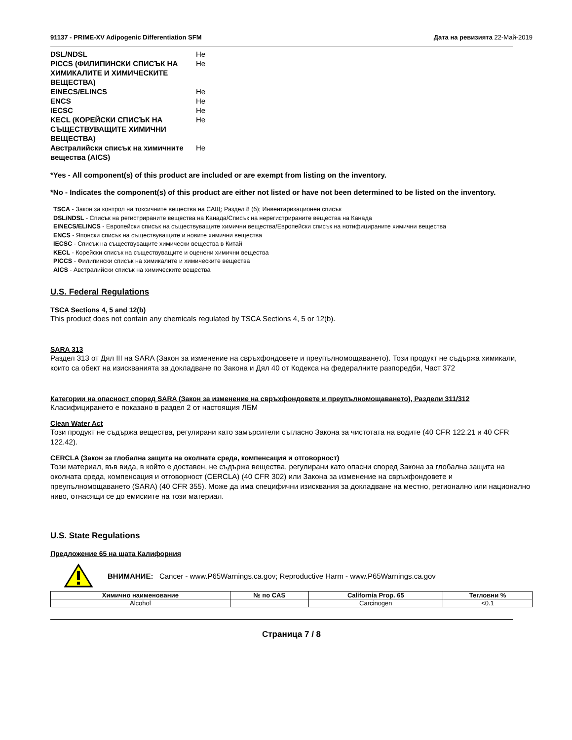91137 - PRIME-XV Adipogenic Differentiation SFM Дата на ревизията 22-Май-2019
| DSL/NDSL | Не |
| PICCS (ФИЛИПИНСКИ СПИСЪК НА ХИМИКАЛИТЕ И ХИМИЧЕСКИТЕ ВЕЩЕСТВА) | Не |
| EINECS/ELINCS | Не |
| ENCS | Не |
| IECSC | Не |
| KECL (КОРЕЙСКИ СПИСЪК НА СЪЩЕСТВУВАЩИТЕ ХИМИЧНИ ВЕЩЕСТВА) | Не |
| Австралийски списък на химичните вещества (AICS) | Не |
*Yes - All component(s) of this product are included or are exempt from listing on the inventory.
*No - Indicates the component(s) of this product are either not listed or have not been determined to be listed on the inventory.
TSCA - Закон за контрол на токсичните вещества на САЩ; Раздел 8 (б); Инвентаризационен списък
DSL/NDSL - Списък на регистрираните вещества на Канада/Списък на нерегистрираните вещества на Канада
EINECS/ELINCS - Европейски списък на съществуващите химични вещества/Европейски списък на нотифицираните химични вещества
ENCS - Японски списък на съществуващите и новите химични вещества
IECSC - Списък на съществуващите химически вещества в Китай
KECL - Корейски списък на съществуващите и оценени химични вещества
PICCS - Филипински списък на химикалите и химическите вещества
AICS - Австралийски списък на химическите вещества
U.S. Federal Regulations
TSCA Sections 4, 5 and 12(b)
This product does not contain any chemicals regulated by TSCA Sections 4, 5 or 12(b).
SARA 313
Раздел 313 от Дял III на SARA (Закон за изменение на свръхфондовете и преупълномощаването). Този продукт не съдържа химикали, които са обект на изискванията за докладване по Закона и Дял 40 от Кодекса на федералните разпоредби, Част 372
Категории на опасност според SARA (Закон за изменение на свръхфондовете и преупълномощаването), Раздели 311/312
Класифицирането е показано в раздел 2 от настоящия ЛБМ
Clean Water Act
Този продукт не съдържа вещества, регулирани като замърсители съгласно Закона за чистотата на водите (40 CFR 122.21 и 40 CFR 122.42).
CERCLA (Закон за глобална защита на околната среда, компенсация и отговорност)
Този материал, във вида, в който е доставен, не съдържа вещества, регулирани като опасни според Закона за глобална защита на околната среда, компенсация и отговорност (CERCLA) (40 CFR 302) или Закона за изменение на свръхфондовете и преупълномощаването (SARA) (40 CFR 355). Може да има специфични изисквания за докладване на местно, регионално или национално ниво, отнасящи се до емисиите на този материал.
U.S. State Regulations
Предложение 65 на щата Калифорния
ВНИМАНИЕ: Cancer - www.P65Warnings.ca.gov; Reproductive Harm - www.P65Warnings.ca.gov
| Химично наименование | № по CAS | California Prop. 65 | Тегловни % |
| --- | --- | --- | --- |
| Alcohol | | Carcinogen | <0.1 |
Страница 7 / 8